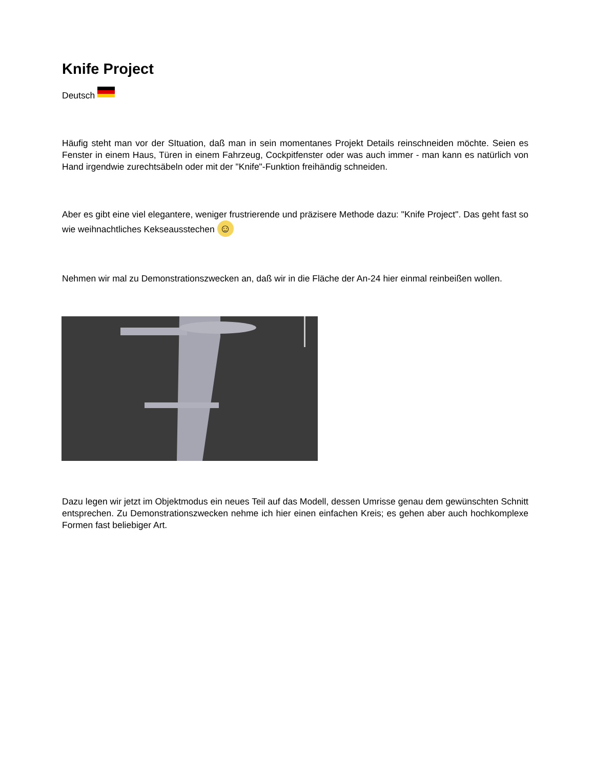Knife Project
Deutsch
Häufig steht man vor der SItuation, daß man in sein momentanes Projekt Details reinschneiden möchte. Seien es Fenster in einem Haus, Türen in einem Fahrzeug, Cockpitfenster oder was auch immer - man kann es natürlich von Hand irgendwie zurechtsäbeln oder mit der "Knife"-Funktion freihändig schneiden.
Aber es gibt eine viel elegantere, weniger frustrierende und präzisere Methode dazu: "Knife Project". Das geht fast so wie weihnachtliches Kekseausstechen ☺
Nehmen wir mal zu Demonstrationszwecken an, daß wir in die Fläche der An-24 hier einmal reinbeißen wollen.
Dazu legen wir jetzt im Objektmodus ein neues Teil auf das Modell, dessen Umrisse genau dem gewünschten Schnitt entsprechen. Zu Demonstrationszwecken nehme ich hier einen einfachen Kreis; es gehen aber auch hochkomplexe Formen fast beliebiger Art.